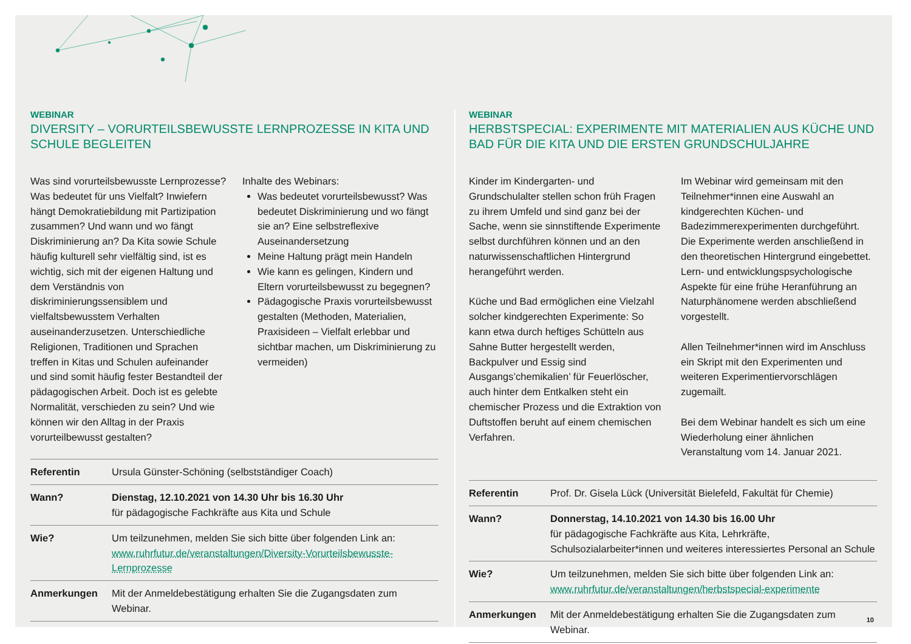WEBINAR
DIVERSITY – VORURTEILSBEWUSSTE LERNPROZESSE IN KITA UND SCHULE BEGLEITEN
Was sind vorurteilsbewusste Lernprozesse? Was bedeutet für uns Vielfalt? Inwiefern hängt Demokratiebildung mit Partizipation zusammen? Und wann und wo fängt Diskriminierung an? Da Kita sowie Schule häufig kulturell sehr vielfältig sind, ist es wichtig, sich mit der eigenen Haltung und dem Verständnis von diskriminierungssensiblem und vielfaltsbewusstem Verhalten auseinanderzusetzen. Unterschiedliche Religionen, Traditionen und Sprachen treffen in Kitas und Schulen aufeinander und sind somit häufig fester Bestandteil der pädagogischen Arbeit. Doch ist es gelebte Normalität, verschieden zu sein? Und wie können wir den Alltag in der Praxis vorurteilbewusst gestalten?
Inhalte des Webinars:
Was bedeutet vorurteilsbewusst? Was bedeutet Diskriminierung und wo fängt sie an? Eine selbstreflexive Auseinandersetzung
Meine Haltung prägt mein Handeln
Wie kann es gelingen, Kindern und Eltern vorurteilsbewusst zu begegnen?
Pädagogische Praxis vorurteilsbewusst gestalten (Methoden, Materialien, Praxisideen – Vielfalt erlebbar und sichtbar machen, um Diskriminierung zu vermeiden)
| Referentin | Ursula Günster-Schöning (selbstständiger Coach) |
| Wann? | Dienstag, 12.10.2021 von 14.30 Uhr bis 16.30 Uhr für pädagogische Fachkräfte aus Kita und Schule |
| Wie? | Um teilzunehmen, melden Sie sich bitte über folgenden Link an: www.ruhrfutur.de/veranstaltungen/Diversity-Vorurteilsbewusste-Lernprozesse |
| Anmerkungen | Mit der Anmeldebestätigung erhalten Sie die Zugangsdaten zum Webinar. |
WEBINAR
HERBSTSPECIAL: EXPERIMENTE MIT MATERIALIEN AUS KÜCHE UND BAD FÜR DIE KITA UND DIE ERSTEN GRUNDSCHULJAHRE
Kinder im Kindergarten- und Grundschulalter stellen schon früh Fragen zu ihrem Umfeld und sind ganz bei der Sache, wenn sie sinnstiftende Experimente selbst durchführen können und an den naturwissenschaftlichen Hintergrund herangeführt werden.
Küche und Bad ermöglichen eine Vielzahl solcher kindgerechten Experimente: So kann etwa durch heftiges Schütteln aus Sahne Butter hergestellt werden, Backpulver und Essig sind Ausgangs’chemikalien’ für Feuerlöscher, auch hinter dem Entkalken steht ein chemischer Prozess und die Extraktion von Duftstoffen beruht auf einem chemischen Verfahren.
Im Webinar wird gemeinsam mit den Teilnehmer*innen eine Auswahl an kindgerechten Küchen- und Badezimmerexperimenten durchgeführt. Die Experimente werden anschließend in den theoretischen Hintergrund eingebettet. Lern- und entwicklungspsychologische Aspekte für eine frühe Heranführung an Naturphänomene werden abschließend vorgestellt.
Allen Teilnehmer*innen wird im Anschluss ein Skript mit den Experimenten und weiteren Experimentiervorschlägen zugemailt.
Bei dem Webinar handelt es sich um eine Wiederholung einer ähnlichen Veranstaltung vom 14. Januar 2021.
| Referentin | Prof. Dr. Gisela Lück (Universität Bielefeld, Fakultät für Chemie) |
| Wann? | Donnerstag, 14.10.2021 von 14.30 bis 16.00 Uhr für pädagogische Fachkräfte aus Kita, Lehrkräfte, Schulsozialarbeiter*innen und weiteres interessiertes Personal an Schule |
| Wie? | Um teilzunehmen, melden Sie sich bitte über folgenden Link an: www.ruhrfutur.de/veranstaltungen/herbstspecial-experimente |
| Anmerkungen | Mit der Anmeldebestätigung erhalten Sie die Zugangsdaten zum Webinar. |
10